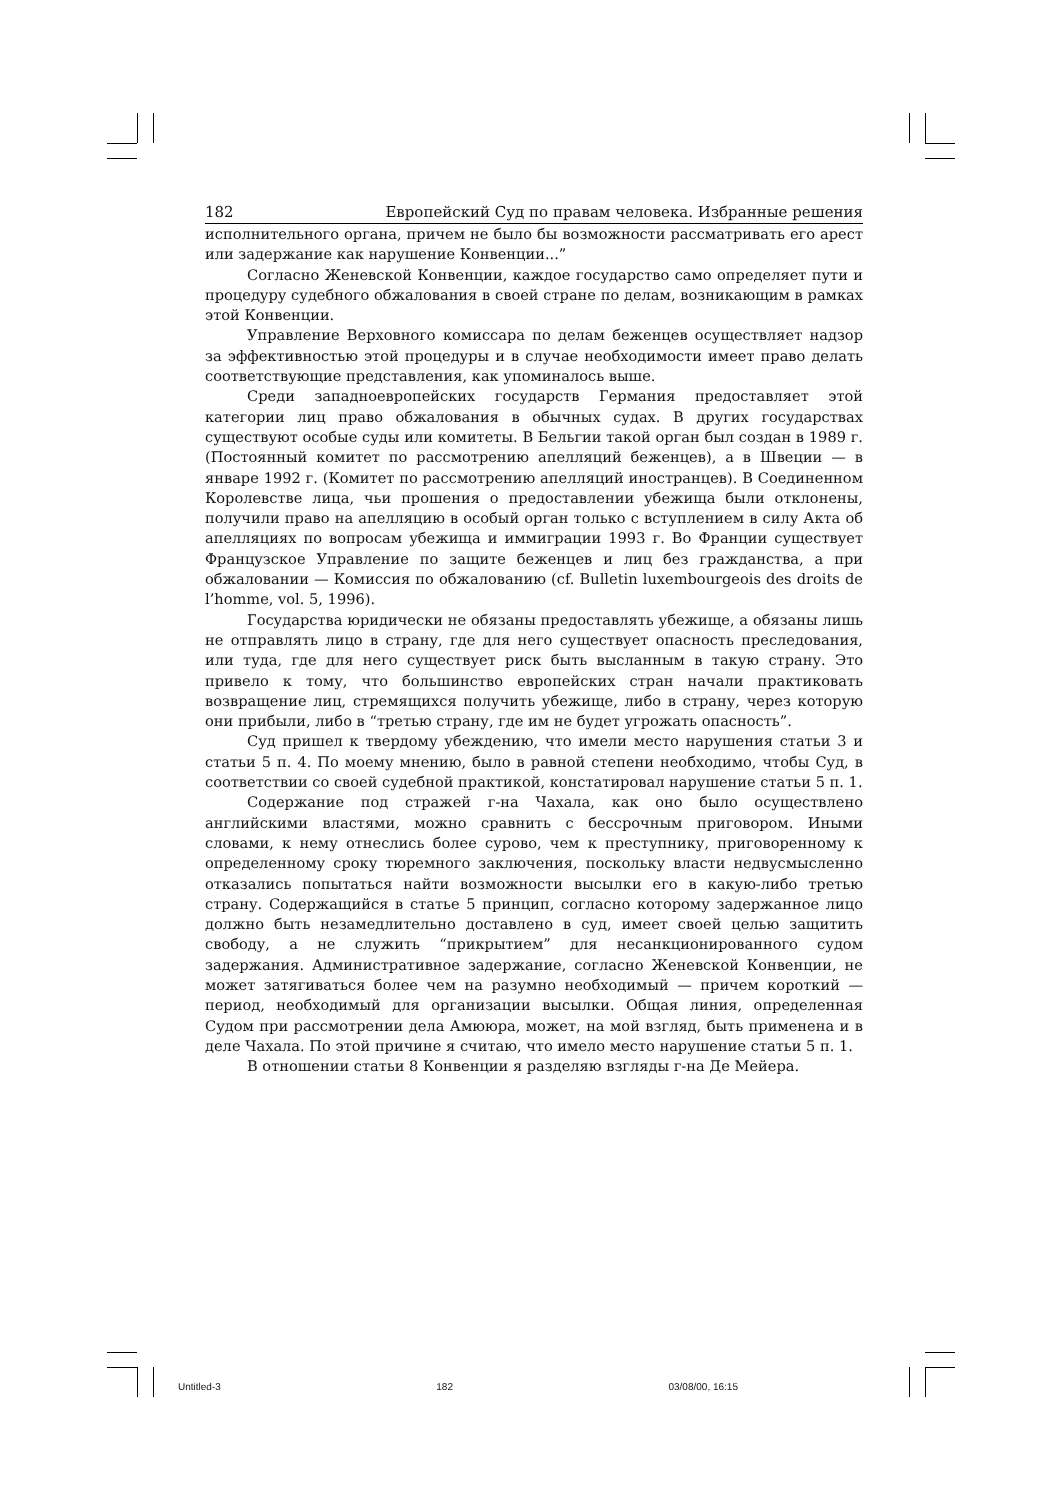182 Европейский Суд по правам человека. Избранные решения
исполнительного органа, причем не было бы возможности рассматривать его арест или задержание как нарушение Конвенции...”
Согласно Женевской Конвенции, каждое государство само определяет пути и процедуру судебного обжалования в своей стране по делам, возникающим в рамках этой Конвенции.
Управление Верховного комиссара по делам беженцев осуществляет надзор за эффективностью этой процедуры и в случае необходимости имеет право делать соответствующие представления, как упоминалось выше.
Среди западноевропейских государств Германия предоставляет этой категории лиц право обжалования в обычных судах. В других государствах существуют особые суды или комитеты. В Бельгии такой орган был создан в 1989 г. (Постоянный комитет по рассмотрению апелляций беженцев), а в Швеции — в январе 1992 г. (Комитет по рассмотрению апелляций иностранцев). В Соединенном Королевстве лица, чьи прошения о предоставлении убежища были отклонены, получили право на апелляцию в особый орган только с вступлением в силу Акта об апелляциях по вопросам убежища и иммиграции 1993 г. Во Франции существует Французское Управление по защите беженцев и лиц без гражданства, а при обжаловании — Комиссия по обжалованию (cf. Bulletin luxembourgeois des droits de l’homme, vol. 5, 1996).
Государства юридически не обязаны предоставлять убежище, а обязаны лишь не отправлять лицо в страну, где для него существует опасность преследования, или туда, где для него существует риск быть высланным в такую страну. Это привело к тому, что большинство европейских стран начали практиковать возвращение лиц, стремящихся получить убежище, либо в страну, через которую они прибыли, либо в “третью страну, где им не будет угрожать опасность”.
Суд пришел к твердому убеждению, что имели место нарушения статьи 3 и статьи 5 п. 4. По моему мнению, было в равной степени необходимо, чтобы Суд, в соответствии со своей судебной практикой, констатировал нарушение статьи 5 п. 1.
Содержание под стражей г-на Чахала, как оно было осуществлено английскими властями, можно сравнить с бессрочным приговором. Иными словами, к нему отнеслись более сурово, чем к преступнику, приговоренному к определенному сроку тюремного заключения, поскольку власти недвусмысленно отказались попытаться найти возможности высылки его в какую-либо третью страну. Содержащийся в статье 5 принцип, согласно которому задержанное лицо должно быть незамедлительно доставлено в суд, имеет своей целью защитить свободу, а не служить “прикрытием” для несанкционированного судом задержания. Административное задержание, согласно Женевской Конвенции, не может затягиваться более чем на разумно необходимый — причем короткий — период, необходимый для организации высылки. Общая линия, определенная Судом при рассмотрении дела Амююра, может, на мой взгляд, быть применена и в деле Чахала. По этой причине я считаю, что имело место нарушение статьи 5 п. 1.
В отношении статьи 8 Конвенции я разделяю взгляды г-на Де Мейера.
Untitled-3 182 03/08/00, 16:15